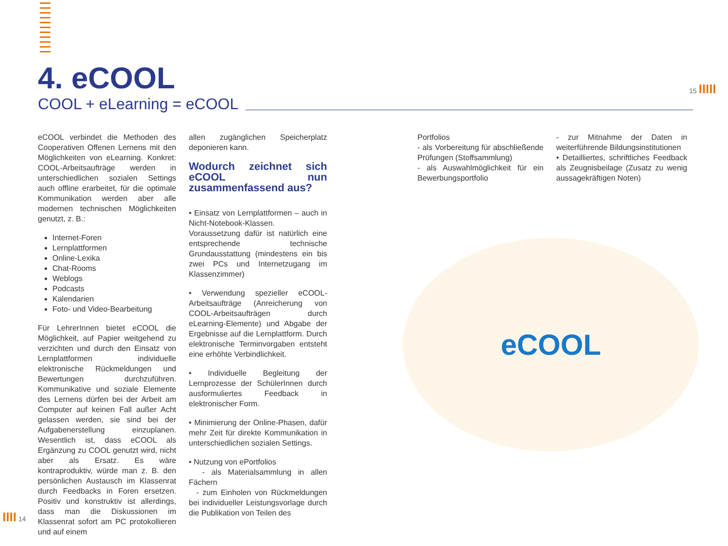4. eCOOL
COOL + eLearning = eCOOL
15 IIIII
eCOOL verbindet die Methoden des Cooperativen Offenen Lernens mit den Möglichkeiten von eLearning. Konkret: COOL-Arbeitsaufträge werden in unterschiedlichen sozialen Settings auch offline erarbeitet, für die optimale Kommunikation werden aber alle modernen technischen Möglichkeiten genutzt, z. B.:
Internet-Foren
Lernplattformen
Online-Lexika
Chat-Rooms
Weblogs
Podcasts
Kalendarien
Foto- und Video-Bearbeitung
Für LehrerInnen bietet eCOOL die Möglichkeit, auf Papier weitgehend zu verzichten und durch den Einsatz von Lernplattformen individuelle elektronische Rückmeldungen und Bewertungen durchzuführen. Kommunikative und soziale Elemente des Lernens dürfen bei der Arbeit am Computer auf keinen Fall außer Acht gelassen werden, sie sind bei der Aufgabenerstellung einzuplanen. Wesentlich ist, dass eCOOL als Ergänzung zu COOL genutzt wird, nicht aber als Ersatz. Es wäre kontraproduktiv, würde man z. B. den persönlichen Austausch im Klassenrat durch Feedbacks in Foren ersetzen. Positiv und konstruktiv ist allerdings, dass man die Diskussionen im Klassenrat sofort am PC protokollieren und auf einem
allen zugänglichen Speicherplatz deponieren kann.
Wodurch zeichnet sich eCOOL nun zusammenfassend aus?
• Einsatz von Lernplattformen – auch in Nicht-Notebook-Klassen. Voraussetzung dafür ist natürlich eine entsprechende technische Grundausstattung (mindestens ein bis zwei PCs und Internetzugang im Klassenzimmer)
• Verwendung spezieller eCOOL-Arbeitsaufträge (Anreicherung von COOL-Arbeitsaufträgen durch eLearning-Elemente) und Abgabe der Ergebnisse auf die Lernplattform. Durch elektronische Terminvorgaben entsteht eine erhöhte Verbindlichkeit.
• Individuelle Begleitung der Lernprozesse der SchülerInnen durch ausformuliertes Feedback in elektronischer Form.
• Minimierung der Online-Phasen, dafür mehr Zeit für direkte Kommunikation in unterschiedlichen sozialen Settings.
• Nutzung von ePortfolios
- als Materialsammlung in allen Fächern
- zum Einholen von Rückmeldungen bei individueller Leistungsvorlage durch die Publikation von Teilen des
Portfolios
- als Vorbereitung für abschließende Prüfungen (Stoffsammlung)
- als Auswahlmöglichkeit für ein Bewerbungsportfolio
- zur Mitnahme der Daten in weiterführende Bildungsinstitutionen
• Detailliertes, schriftliches Feedback als Zeugnisbeilage (Zusatz zu wenig aussagekräftigen Noten)
eCOOL
IIII 14